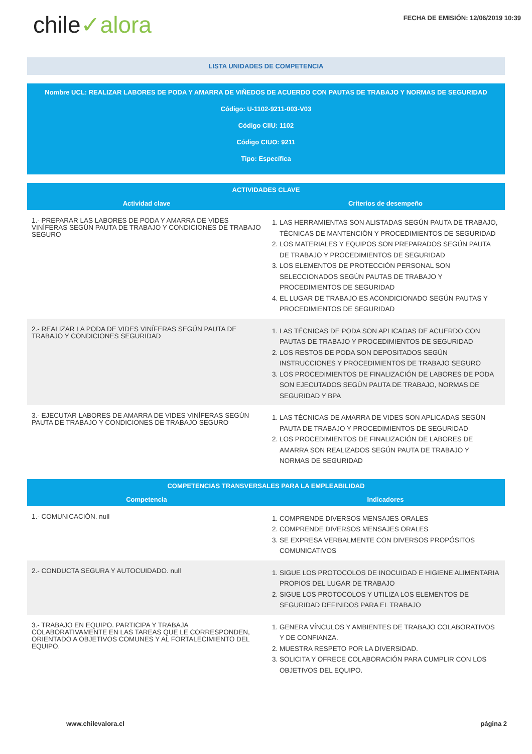chile✓alora
FECHA DE EMISIÓN: 12/06/2019 10:39
LISTA UNIDADES DE COMPETENCIA
Nombre UCL: REALIZAR LABORES DE PODA Y AMARRA DE VIÑEDOS DE ACUERDO CON PAUTAS DE TRABAJO Y NORMAS DE SEGURIDAD
Código: U-1102-9211-003-V03
Código CIIU: 1102
Código CIUO: 9211
Tipo: Específica
| ACTIVIDADES CLAVE | |
| --- | --- |
| Actividad clave | Criterios de desempeño |
| 1.- PREPARAR LAS LABORES DE PODA Y AMARRA DE VIDES VINÍFERAS SEGÚN PAUTA DE TRABAJO Y CONDICIONES DE TRABAJO SEGURO | 1. LAS HERRAMIENTAS SON ALISTADAS SEGÚN PAUTA DE TRABAJO, TÉCNICAS DE MANTENCIÓN Y PROCEDIMIENTOS DE SEGURIDAD 2. LOS MATERIALES Y EQUIPOS SON PREPARADOS SEGÚN PAUTA DE TRABAJO Y PROCEDIMIENTOS DE SEGURIDAD 3. LOS ELEMENTOS DE PROTECCIÓN PERSONAL SON SELECCIONADOS SEGÚN PAUTAS DE TRABAJO Y PROCEDIMIENTOS DE SEGURIDAD 4. EL LUGAR DE TRABAJO ES ACONDICIONADO SEGÚN PAUTAS Y PROCEDIMIENTOS DE SEGURIDAD |
| 2.- REALIZAR LA PODA DE VIDES VINÍFERAS SEGÚN PAUTA DE TRABAJO Y CONDICIONES SEGURIDAD | 1. LAS TÉCNICAS DE PODA SON APLICADAS DE ACUERDO CON PAUTAS DE TRABAJO Y PROCEDIMIENTOS DE SEGURIDAD 2. LOS RESTOS DE PODA SON DEPOSITADOS SEGÚN INSTRUCCIONES Y PROCEDIMIENTOS DE TRABAJO SEGURO 3. LOS PROCEDIMIENTOS DE FINALIZACIÓN DE LABORES DE PODA SON EJECUTADOS SEGÚN PAUTA DE TRABAJO, NORMAS DE SEGURIDAD Y BPA |
| 3.- EJECUTAR LABORES DE AMARRA DE VIDES VINÍFERAS SEGÚN PAUTA DE TRABAJO Y CONDICIONES DE TRABAJO SEGURO | 1. LAS TÉCNICAS DE AMARRA DE VIDES SON APLICADAS SEGÚN PAUTA DE TRABAJO Y PROCEDIMIENTOS DE SEGURIDAD 2. LOS PROCEDIMIENTOS DE FINALIZACIÓN DE LABORES DE AMARRA SON REALIZADOS SEGÚN PAUTA DE TRABAJO Y NORMAS DE SEGURIDAD |
| COMPETENCIAS TRANSVERSALES PARA LA EMPLEABILIDAD | |
| --- | --- |
| Competencia | Indicadores |
| 1.- COMUNICACIÓN. null | 1. COMPRENDE DIVERSOS MENSAJES ORALES 2. COMPRENDE DIVERSOS MENSAJES ORALES 3. SE EXPRESA VERBALMENTE CON DIVERSOS PROPÓSITOS COMUNICATIVOS |
| 2.- CONDUCTA SEGURA Y AUTOCUIDADO. null | 1. SIGUE LOS PROTOCOLOS DE INOCUIDAD E HIGIENE ALIMENTARIA PROPIOS DEL LUGAR DE TRABAJO 2. SIGUE LOS PROTOCOLOS Y UTILIZA LOS ELEMENTOS DE SEGURIDAD DEFINIDOS PARA EL TRABAJO |
| 3.- TRABAJO EN EQUIPO. PARTICIPA Y TRABAJA COLABORATIVAMENTE EN LAS TAREAS QUE LE CORRESPONDEN, ORIENTADO A OBJETIVOS COMUNES Y AL FORTALECIMIENTO DEL EQUIPO. | 1. GENERA VÍNCULOS Y AMBIENTES DE TRABAJO COLABORATIVOS Y DE CONFIANZA. 2. MUESTRA RESPETO POR LA DIVERSIDAD. 3. SOLICITA Y OFRECE COLABORACIÓN PARA CUMPLIR CON LOS OBJETIVOS DEL EQUIPO. |
www.chilevalora.cl página 2